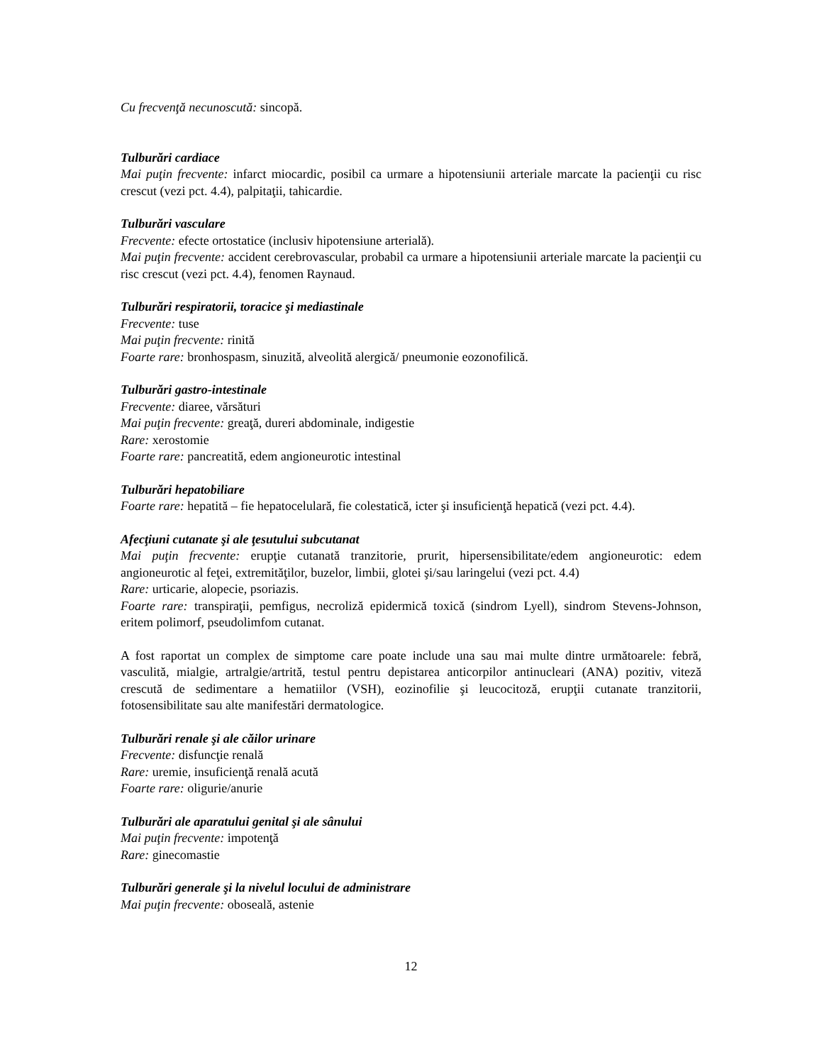Cu frecvenţă necunoscută: sincopă.
Tulburări cardiace
Mai puţin frecvente: infarct miocardic, posibil ca urmare a hipotensiunii arteriale marcate la pacienţii cu risc crescut (vezi pct. 4.4), palpitaţii, tahicardie.
Tulburări vasculare
Frecvente: efecte ortostatice (inclusiv hipotensiune arterială).
Mai puţin frecvente: accident cerebrovascular, probabil ca urmare a hipotensiunii arteriale marcate la pacienţii cu risc crescut (vezi pct. 4.4), fenomen Raynaud.
Tulburări respiratorii, toracice şi mediastinale
Frecvente: tuse
Mai puţin frecvente: rinită
Foarte rare: bronhospasm, sinuzită, alveolită alergică/ pneumonie eozonofilică.
Tulburări gastro-intestinale
Frecvente: diaree, vărsături
Mai puţin frecvente: greaţă, dureri abdominale, indigestie
Rare: xerostomie
Foarte rare: pancreatită, edem angioneurotic intestinal
Tulburări hepatobiliare
Foarte rare: hepatită – fie hepatocelulară, fie colestatică, icter şi insuficienţă hepatică (vezi pct. 4.4).
Afecţiuni cutanate şi ale ţesutului subcutanat
Mai puţin frecvente: erupţie cutanată tranzitorie, prurit, hipersensibilitate/edem angioneurotic: edem angioneurotic al feţei, extremităţilor, buzelor, limbii, glotei şi/sau laringelui (vezi pct. 4.4)
Rare: urticarie, alopecie, psoriazis.
Foarte rare: transpiraţii, pemfigus, necroliză epidermică toxică (sindrom Lyell), sindrom Stevens-Johnson, eritem polimorf, pseudolimfom cutanat.
A fost raportat un complex de simptome care poate include una sau mai multe dintre următoarele: febră, vasculită, mialgie, artralgie/artrită, testul pentru depistarea anticorpilor antinucleari (ANA) pozitiv, viteză crescută de sedimentare a hematiilor (VSH), eozinofilie şi leucocitoză, erupţii cutanate tranzitorii, fotosensibilitate sau alte manifestări dermatologice.
Tulburări renale şi ale căilor urinare
Frecvente: disfuncţie renală
Rare: uremie, insuficienţă renală acută
Foarte rare: oligurie/anurie
Tulburări ale aparatului genital şi ale sânului
Mai puţin frecvente: impotenţă
Rare: ginecomastie
Tulburări generale şi la nivelul locului de administrare
Mai puţin frecvente: oboseală, astenie
12